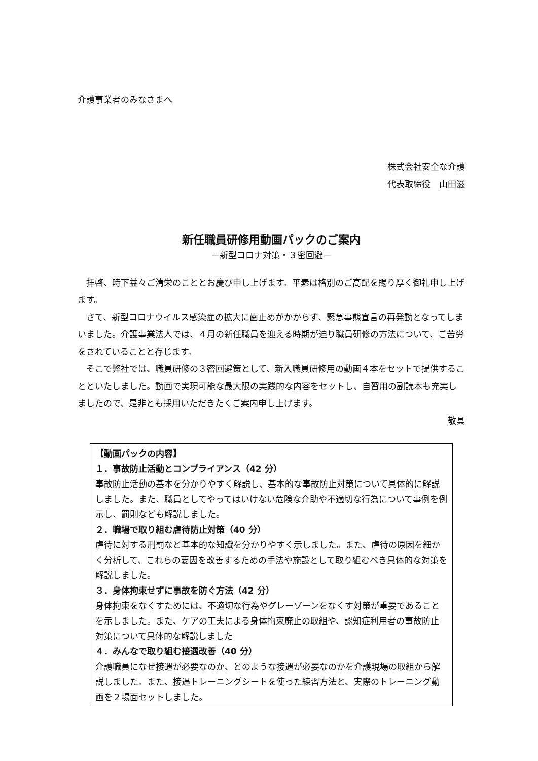介護事業者のみなさまへ
株式会社安全な介護
代表取締役　山田滋
新任職員研修用動画パックのご案内
－新型コロナ対策・３密回避－
拝啓、時下益々ご清栄のこととお慶び申し上げます。平素は格別のご高配を賜り厚く御礼申し上げます。
さて、新型コロナウイルス感染症の拡大に歯止めがかからず、緊急事態宣言の再発動となってしまいました。介護事業法人では、４月の新任職員を迎える時期が迫り職員研修の方法について、ご苦労をされていることと存じます。
そこで弊社では、職員研修の３密回避策として、新入職員研修用の動画４本をセットで提供することといたしました。動画で実現可能な最大限の実践的な内容をセットし、自習用の副読本も充実しましたので、是非とも採用いただきたくご案内申し上げます。
敬具
【動画パックの内容】
１．事故防止活動とコンプライアンス（42 分）
事故防止活動の基本を分かりやすく解説し、基本的な事故防止対策について具体的に解説しました。また、職員としてやってはいけない危険な介助や不適切な行為について事例を例示し、罰則なども解説しました。
２．職場で取り組む虐待防止対策（40 分）
虐待に対する刑罰など基本的な知識を分かりやすく示しました。また、虐待の原因を細かく分析して、これらの要因を改善するための手法や施設として取り組むべき具体的な対策を解説しました。
３．身体拘束せずに事故を防ぐ方法（42 分）
身体拘束をなくすためには、不適切な行為やグレーゾーンをなくす対策が重要であることを示しました。また、ケアの工夫による身体拘束廃止の取組や、認知症利用者の事故防止対策について具体的な解説しました
４．みんなで取り組む接遇改善（40 分）
介護職員になぜ接遇が必要なのか、どのような接遇が必要なのかを介護現場の取組から解説しました。また、接遇トレーニングシートを使った練習方法と、実際のトレーニング動画を２場面セットしました。